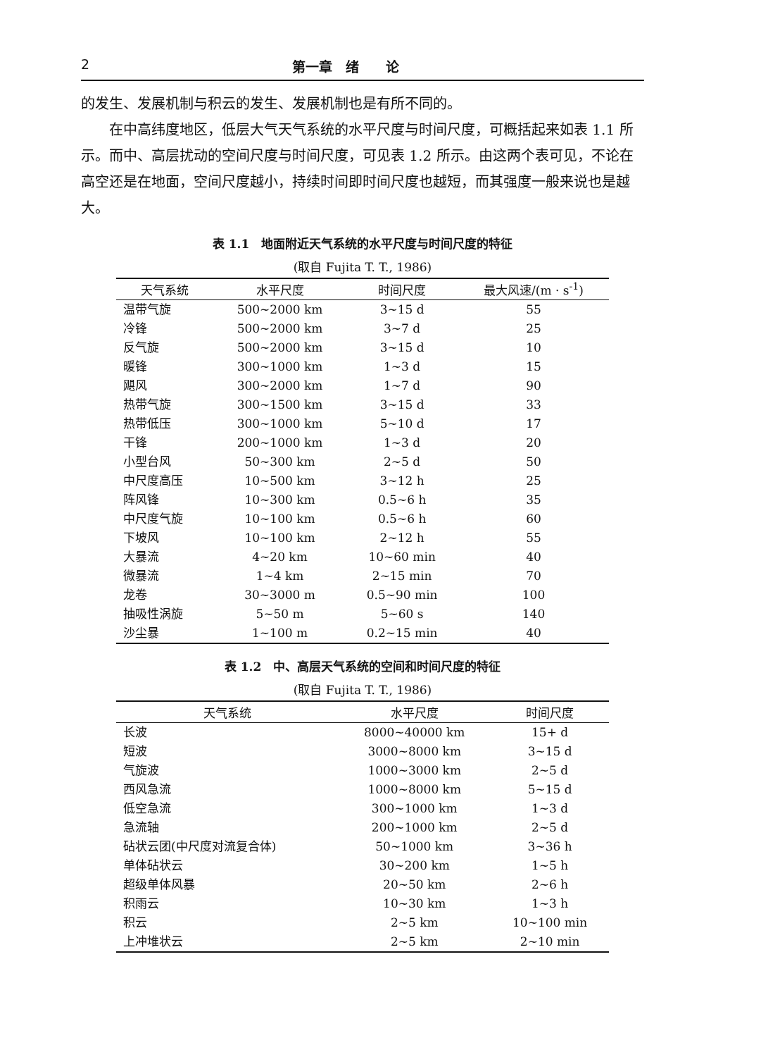2 第一章　绪　　论
的发生、发展机制与积云的发生、发展机制也是有所不同的。
在中高纬度地区，低层大气天气系统的水平尺度与时间尺度，可概括起来如表 1.1 所示。而中、高层扰动的空间尺度与时间尺度，可见表 1.2 所示。由这两个表可见，不论在高空还是在地面，空间尺度越小，持续时间即时间尺度也越短，而其强度一般来说也是越大。
表 1.1　地面附近天气系统的水平尺度与时间尺度的特征
(取自 Fujita T. T., 1986)
| 天气系统 | 水平尺度 | 时间尺度 | 最大风速/(m · s<sup>-1</sup>) |
| --- | --- | --- | --- |
| 温带气旋 | 500~2000 km | 3~15 d | 55 |
| 冷锋 | 500~2000 km | 3~7 d | 25 |
| 反气旋 | 500~2000 km | 3~15 d | 10 |
| 暖锋 | 300~1000 km | 1~3 d | 15 |
| 飓风 | 300~2000 km | 1~7 d | 90 |
| 热带气旋 | 300~1500 km | 3~15 d | 33 |
| 热带低压 | 300~1000 km | 5~10 d | 17 |
| 干锋 | 200~1000 km | 1~3 d | 20 |
| 小型台风 | 50~300 km | 2~5 d | 50 |
| 中尺度高压 | 10~500 km | 3~12 h | 25 |
| 阵风锋 | 10~300 km | 0.5~6 h | 35 |
| 中尺度气旋 | 10~100 km | 0.5~6 h | 60 |
| 下坡风 | 10~100 km | 2~12 h | 55 |
| 大暴流 | 4~20 km | 10~60 min | 40 |
| 微暴流 | 1~4 km | 2~15 min | 70 |
| 龙卷 | 30~3000 m | 0.5~90 min | 100 |
| 抽吸性涡旋 | 5~50 m | 5~60 s | 140 |
| 沙尘暴 | 1~100 m | 0.2~15 min | 40 |
表 1.2　中、高层天气系统的空间和时间尺度的特征
(取自 Fujita T. T., 1986)
| 天气系统 | 水平尺度 | 时间尺度 |
| --- | --- | --- |
| 长波 | 8000~40000 km | 15+ d |
| 短波 | 3000~8000 km | 3~15 d |
| 气旋波 | 1000~3000 km | 2~5 d |
| 西风急流 | 1000~8000 km | 5~15 d |
| 低空急流 | 300~1000 km | 1~3 d |
| 急流轴 | 200~1000 km | 2~5 d |
| 砧状云团(中尺度对流复合体) | 50~1000 km | 3~36 h |
| 单体砧状云 | 30~200 km | 1~5 h |
| 超级单体风暴 | 20~50 km | 2~6 h |
| 积雨云 | 10~30 km | 1~3 h |
| 积云 | 2~5 km | 10~100 min |
| 上冲堆状云 | 2~5 km | 2~10 min |